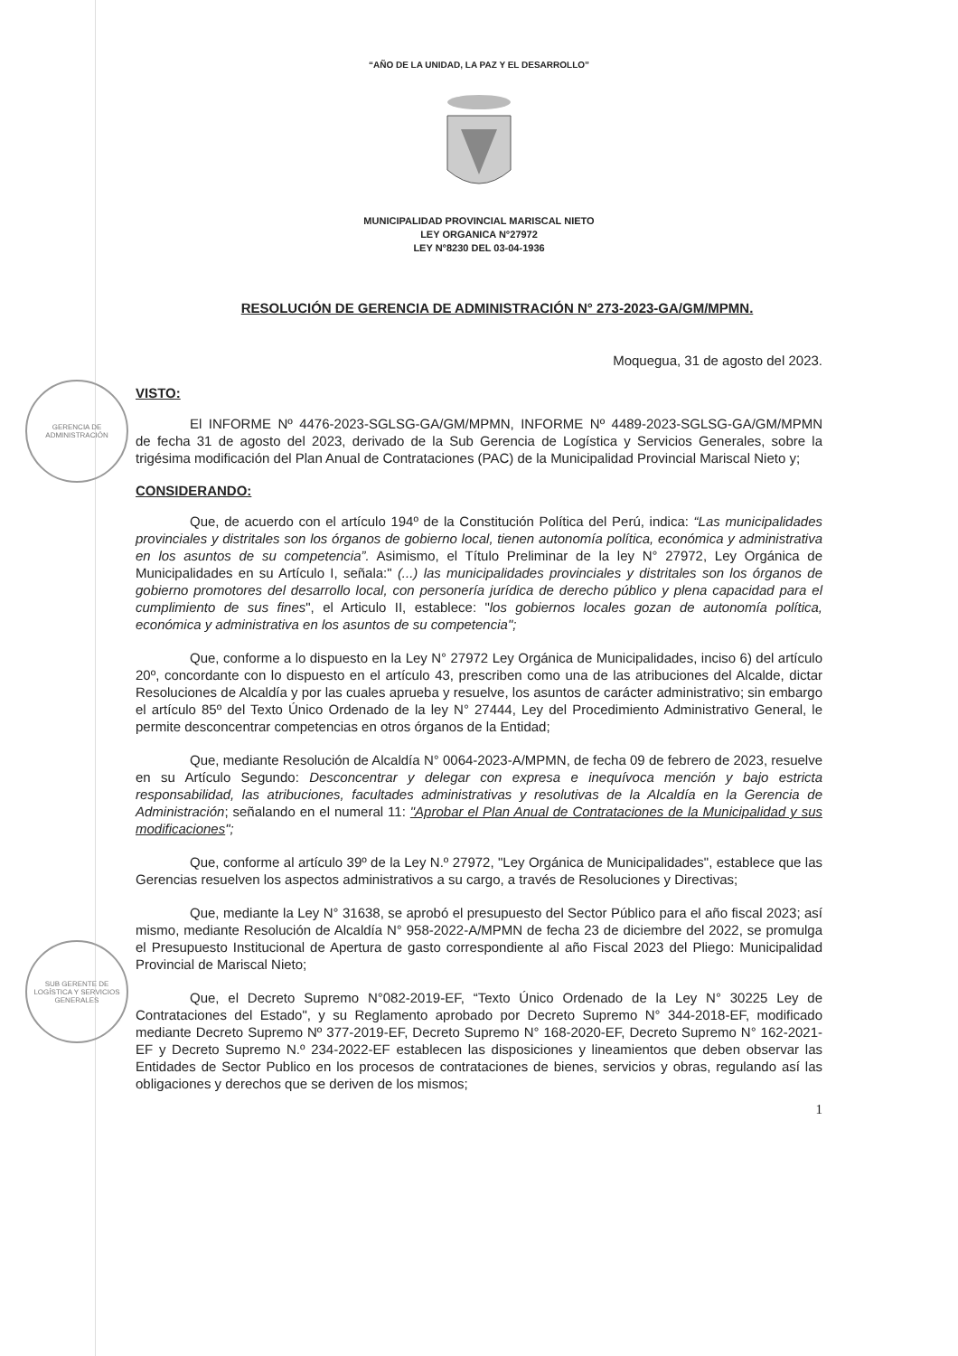GERENCIA DE ADMINISTRACIÓN
SUB GERENTE DE LOGÍSTICA Y SERVICIOS GENERALES
“AÑO DE LA UNIDAD, LA PAZ Y EL DESARROLLO”
MUNICIPALIDAD PROVINCIAL MARISCAL NIETO
LEY ORGANICA N°27972
LEY N°8230 DEL 03-04-1936
RESOLUCIÓN DE GERENCIA DE ADMINISTRACIÓN N° 273-2023-GA/GM/MPMN.
Moquegua, 31 de agosto del 2023.
VISTO:
El INFORME Nº 4476-2023-SGLSG-GA/GM/MPMN, INFORME Nº 4489-2023-SGLSG-GA/GM/MPMN de fecha 31 de agosto del 2023, derivado de la Sub Gerencia de Logística y Servicios Generales, sobre la trigésima modificación del Plan Anual de Contrataciones (PAC) de la Municipalidad Provincial Mariscal Nieto y;
CONSIDERANDO:
Que, de acuerdo con el artículo 194º de la Constitución Política del Perú, indica: “Las municipalidades provinciales y distritales son los órganos de gobierno local, tienen autonomía política, económica y administrativa en los asuntos de su competencia”. Asimismo, el Título Preliminar de la ley N° 27972, Ley Orgánica de Municipalidades en su Artículo I, señala:" (...) las municipalidades provinciales y distritales son los órganos de gobierno promotores del desarrollo local, con personería jurídica de derecho público y plena capacidad para el cumplimiento de sus fines", el Articulo II, establece: "los gobiernos locales gozan de autonomía política, económica y administrativa en los asuntos de su competencia";
Que, conforme a lo dispuesto en la Ley N° 27972 Ley Orgánica de Municipalidades, inciso 6) del artículo 20º, concordante con lo dispuesto en el artículo 43, prescriben como una de las atribuciones del Alcalde, dictar Resoluciones de Alcaldía y por las cuales aprueba y resuelve, los asuntos de carácter administrativo; sin embargo el artículo 85º del Texto Único Ordenado de la ley N° 27444, Ley del Procedimiento Administrativo General, le permite desconcentrar competencias en otros órganos de la Entidad;
Que, mediante Resolución de Alcaldía N° 0064-2023-A/MPMN, de fecha 09 de febrero de 2023, resuelve en su Artículo Segundo: Desconcentrar y delegar con expresa e inequívoca mención y bajo estricta responsabilidad, las atribuciones, facultades administrativas y resolutivas de la Alcaldía en la Gerencia de Administración; señalando en el numeral 11: "Aprobar el Plan Anual de Contrataciones de la Municipalidad y sus modificaciones";
Que, conforme al artículo 39º de la Ley N.º 27972, "Ley Orgánica de Municipalidades", establece que las Gerencias resuelven los aspectos administrativos a su cargo, a través de Resoluciones y Directivas;
Que, mediante la Ley N° 31638, se aprobó el presupuesto del Sector Público para el año fiscal 2023; así mismo, mediante Resolución de Alcaldía N° 958-2022-A/MPMN de fecha 23 de diciembre del 2022, se promulga el Presupuesto Institucional de Apertura de gasto correspondiente al año Fiscal 2023 del Pliego: Municipalidad Provincial de Mariscal Nieto;
Que, el Decreto Supremo N°082-2019-EF, “Texto Único Ordenado de la Ley N° 30225 Ley de Contrataciones del Estado", y su Reglamento aprobado por Decreto Supremo N° 344-2018-EF, modificado mediante Decreto Supremo Nº 377-2019-EF, Decreto Supremo N° 168-2020-EF, Decreto Supremo N° 162-2021-EF y Decreto Supremo N.º 234-2022-EF establecen las disposiciones y lineamientos que deben observar las Entidades de Sector Publico en los procesos de contrataciones de bienes, servicios y obras, regulando así las obligaciones y derechos que se deriven de los mismos;
1